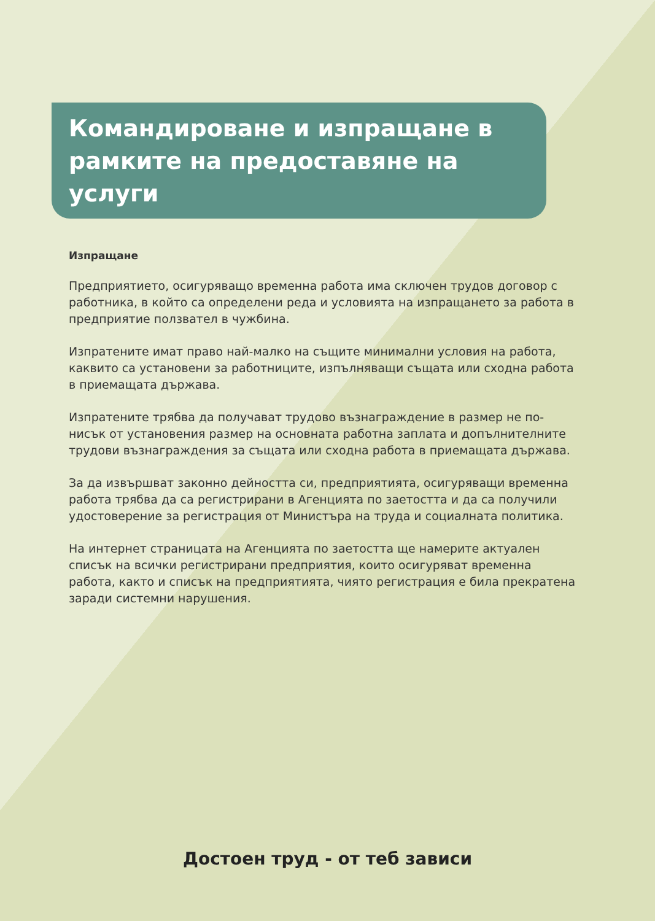Командироване и изпращане в рамките на предоставяне на услуги
Изпращане
Предприятието, осигуряващо временна работа има сключен трудов договор с работника, в който са определени реда и условията на изпращането за работа в предприятие ползвател в чужбина.
Изпратените имат право най-малко на същите минимални условия на работа, каквито са установени за работниците, изпълняващи същата или сходна работа в приемащата държава.
Изпратените трябва да получават трудово възнаграждение в размер не по-нисък от установения размер на основната работна заплата и допълнителните трудови възнаграждения за същата или сходна работа в приемащата държава.
За да извършват законно дейността си, предприятията, осигуряващи временна работа трябва да са регистрирани в Агенцията по заетостта и да са получили удостоверение за регистрация от Министъра на труда и социалната политика.
На интернет страницата на Агенцията по заетостта ще намерите актуален списък на всички регистрирани предприятия, които осигуряват временна работа, както и списък на предприятията, чиято регистрация е била прекратена заради системни нарушения.
Достоен труд - от теб зависи